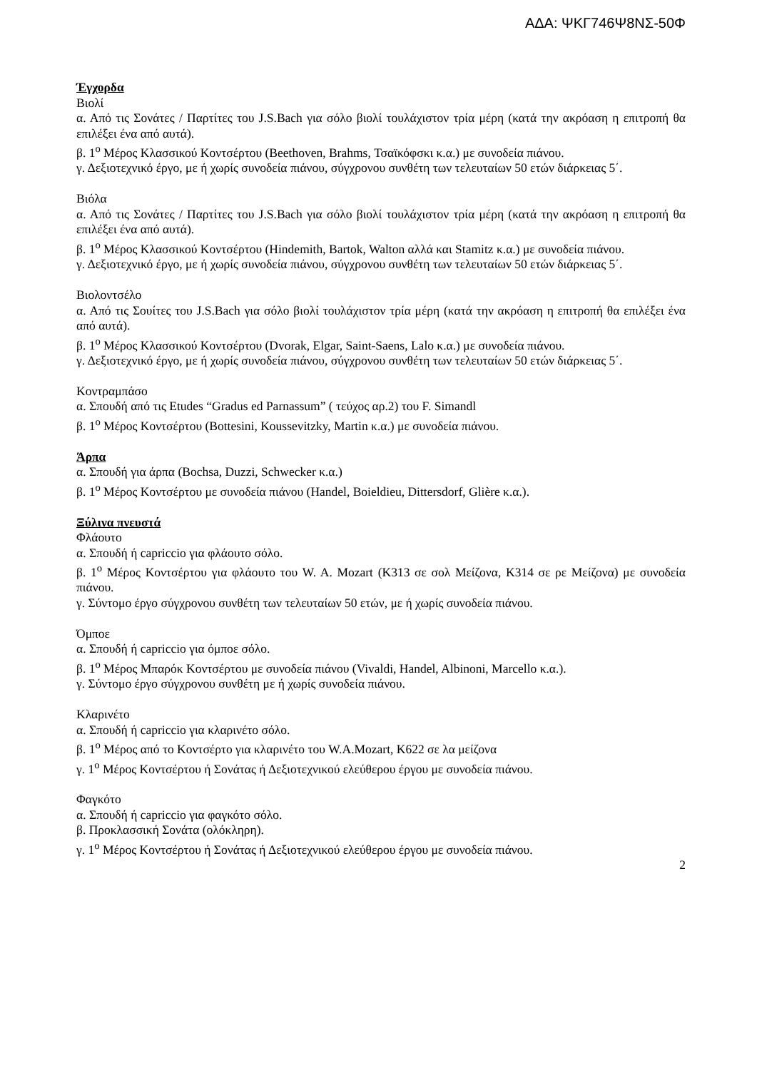ΑΔΑ: ΨΚΓ746Ψ8ΝΣ-50Φ
Έγχορδα
Βιολί
α. Από τις Σονάτες / Παρτίτες του J.S.Bach για σόλο βιολί τουλάχιστον τρία μέρη (κατά την ακρόαση η επιτροπή θα επιλέξει ένα από αυτά).
β. 1<sup>ο</sup> Μέρος Κλασσικού Κοντσέρτου (Beethoven, Brahms, Τσαϊκόφσκι κ.α.) με συνοδεία πιάνου.
γ. Δεξιοτεχνικό έργο, με ή χωρίς συνοδεία πιάνου, σύγχρονου συνθέτη των τελευταίων 50 ετών διάρκειας 5΄.
Βιόλα
α. Από τις Σονάτες / Παρτίτες του J.S.Bach για σόλο βιολί τουλάχιστον τρία μέρη (κατά την ακρόαση η επιτροπή θα επιλέξει ένα από αυτά).
β. 1<sup>ο</sup> Μέρος Κλασσικού Κοντσέρτου (Hindemith, Bartok, Walton αλλά και Stamitz κ.α.) με συνοδεία πιάνου.
γ. Δεξιοτεχνικό έργο, με ή χωρίς συνοδεία πιάνου, σύγχρονου συνθέτη των τελευταίων 50 ετών διάρκειας 5΄.
Βιολοντσέλο
α. Από τις Σουίτες του J.S.Bach για σόλο βιολί τουλάχιστον τρία μέρη (κατά την ακρόαση η επιτροπή θα επιλέξει ένα από αυτά).
β. 1<sup>ο</sup> Μέρος Κλασσικού Κοντσέρτου (Dvorak, Elgar, Saint-Saens, Lalo κ.α.) με συνοδεία πιάνου.
γ. Δεξιοτεχνικό έργο, με ή χωρίς συνοδεία πιάνου, σύγχρονου συνθέτη των τελευταίων 50 ετών διάρκειας 5΄.
Κοντραμπάσο
α. Σπουδή από τις Etudes “Gradus ed Parnassum” ( τεύχος αρ.2) του F. Simandl
β. 1<sup>ο</sup> Μέρος Κοντσέρτου (Bottesini, Koussevitzky, Martin κ.α.) με συνοδεία πιάνου.
Άρπα
α. Σπουδή για άρπα (Bochsa, Duzzi, Schwecker κ.α.)
β. 1<sup>ο</sup> Μέρος Κοντσέρτου με συνοδεία πιάνου (Handel, Boieldieu, Dittersdorf, Glière κ.α.).
Ξύλινα πνευστά
Φλάουτο
α. Σπουδή ή capriccio για φλάουτο σόλο.
β. 1<sup>ο</sup> Μέρος Κοντσέρτου για φλάουτο του W. A. Mozart (K313 σε σολ Μείζονα, K314 σε ρε Μείζονα) με συνοδεία πιάνου.
γ. Σύντομο έργο σύγχρονου συνθέτη των τελευταίων 50 ετών, με ή χωρίς συνοδεία πιάνου.
Όμποε
α. Σπουδή ή capriccio για όμποε σόλο.
β. 1<sup>ο</sup> Μέρος Μπαρόκ Κοντσέρτου με συνοδεία πιάνου (Vivaldi, Handel, Albinoni, Marcello κ.α.).
γ. Σύντομο έργο σύγχρονου συνθέτη με ή χωρίς συνοδεία πιάνου.
Κλαρινέτο
α. Σπουδή ή capriccio για κλαρινέτο σόλο.
β. 1<sup>ο</sup> Μέρος από το Κοντσέρτο για κλαρινέτο του W.A.Mozart, K622 σε λα μείζονα
γ. 1<sup>ο</sup> Μέρος Κοντσέρτου ή Σονάτας ή Δεξιοτεχνικού ελεύθερου έργου με συνοδεία πιάνου.
Φαγκότο
α. Σπουδή ή capriccio για φαγκότο σόλο.
β. Προκλασσική Σονάτα (ολόκληρη).
γ. 1<sup>ο</sup> Μέρος Κοντσέρτου ή Σονάτας ή Δεξιοτεχνικού ελεύθερου έργου με συνοδεία πιάνου.
2